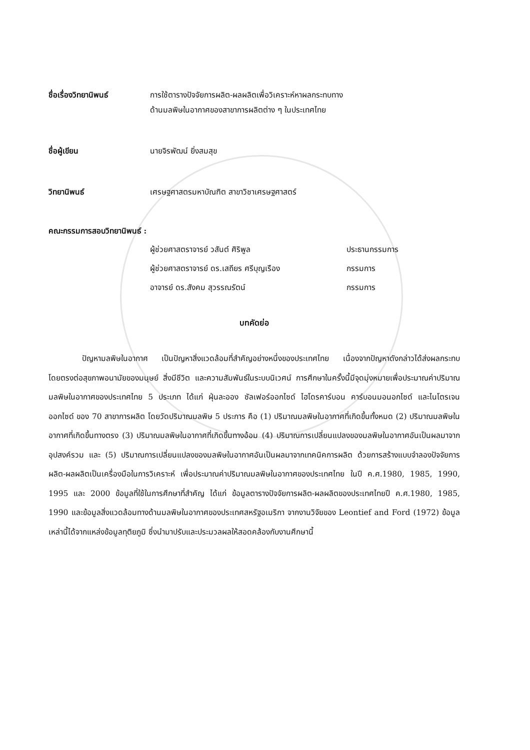ชื่อเรื่องวิทยานิพนธ์ การใช้ตารางปัจจัยการผลิต-ผลผลิตเพื่อวิเคราะห์หาผลกระทบทาง
ด้านมลพิษในอากาศของสาขาการผลิตต่าง ๆ ในประเทศไทย
ชื่อผู้เขียน นายจิรพัฒน์ ยิ่งสมสุข
วิทยานิพนธ์ เศรษฐศาสตรมหาบัณฑิต สาขาวิชาเศรษฐศาสตร์
คณะกรรมการสอบวิทยานิพนธ์ :
| ผู้ช่วยศาสตราจารย์ วสันต์ ศิริพูล | ประธานกรรมการ |
| ผู้ช่วยศาสตราจารย์ ดร.เสถียร ศรีบุญเรือง | กรรมการ |
| อาจารย์ ดร.สังคม สุวรรณรัตน์ | กรรมการ |
บทคัดย่อ
ปัญหามลพิษในอากาศ เป็นปัญหาสิ่งแวดล้อมที่สำคัญอย่างหนึ่งของประเทศไทย เนื่องจากปัญหาดังกล่าวได้ส่งผลกระทบโดยตรงต่อสุขภาพอนามัยของมนุษย์ สิ่งมีชีวิต และความสัมพันธ์ในระบบนิเวศน์ การศึกษาในครั้งนี้มีจุดมุ่งหมายเพื่อประมาณค่าปริมาณมลพิษในอากาศของประเทศไทย 5 ประเภท ได้แก่ ฝุ่นละออง ซัลเฟอร์ออกไซด์ ไฮโดรคาร์บอน คาร์บอนมอนอกไซด์ และไนโตรเจนออกไซด์ ของ 70 สาขาการผลิต โดยวัดปริมาณมลพิษ 5 ประการ คือ (1) ปริมาณมลพิษในอากาศที่เกิดขึ้นทั้งหมด (2) ปริมาณมลพิษในอากาศที่เกิดขึ้นทางตรง (3) ปริมาณมลพิษในอากาศที่เกิดขึ้นทางอ้อม (4) ปริมาณการเปลี่ยนแปลงของมลพิษในอากาศอันเป็นผลมาจากอุปสงค์รวม และ (5) ปริมาณการเปลี่ยนแปลงของมลพิษในอากาศอันเป็นผลมาจากเทคนิคการผลิต ด้วยการสร้างแบบจำลองปัจจัยการผลิต-ผลผลิตเป็นเครื่องมือในการวิเคราะห์ เพื่อประมาณค่าปริมาณมลพิษในอากาศของประเทศไทย ในปี ค.ศ.1980, 1985, 1990, 1995 และ 2000 ข้อมูลที่ใช้ในการศึกษาที่สำคัญ ได้แก่ ข้อมูลตารางปัจจัยการผลิต-ผลผลิตของประเทศไทยปี ค.ศ.1980, 1985, 1990 และข้อมูลสิ่งแวดล้อมทางด้านมลพิษในอากาศของประเทศสหรัฐอเมริกา จากงานวิจัยของ Leontief and Ford (1972) ข้อมูลเหล่านี้ได้จากแหล่งข้อมูลทุติยภูมิ ซึ่งนำมาปรับและประมวลผลให้สอดคล้องกับงานศึกษานี้